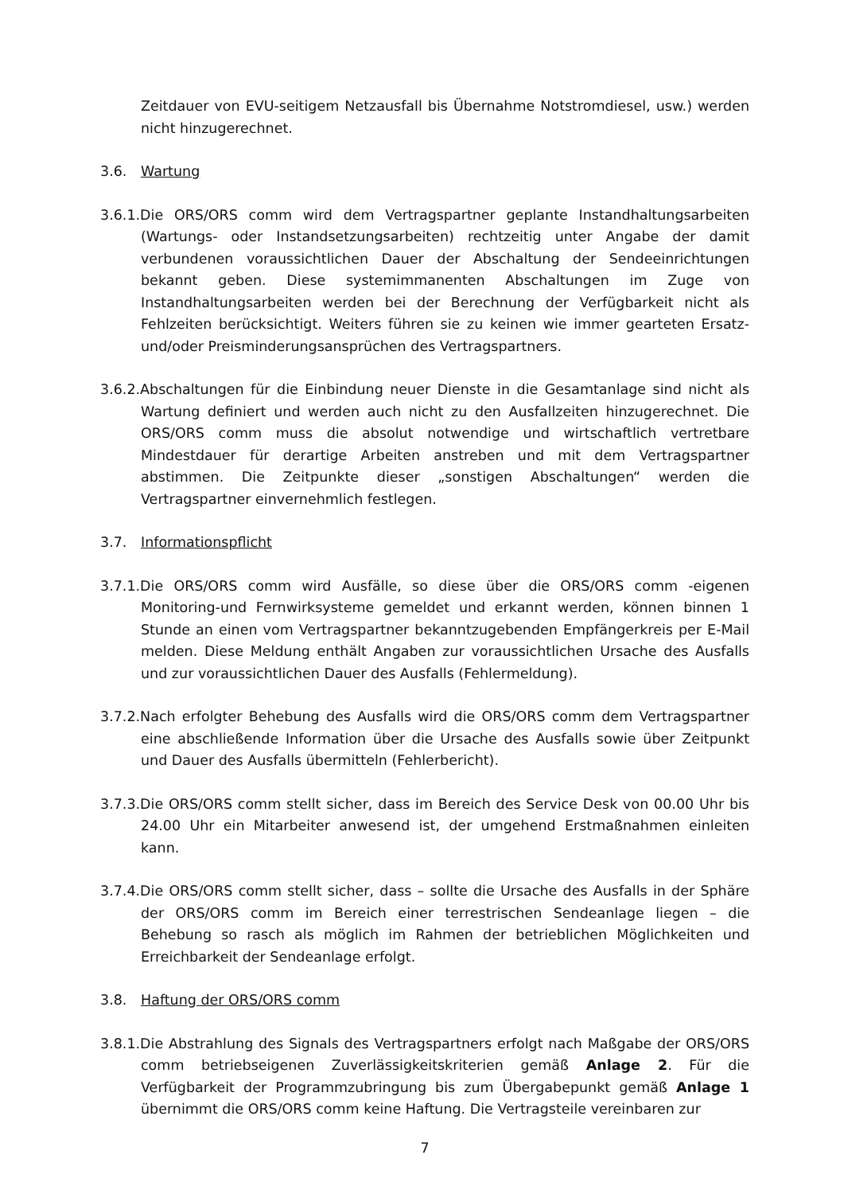Zeitdauer von EVU-seitigem Netzausfall bis Übernahme Notstromdiesel, usw.) werden nicht hinzugerechnet.
3.6. Wartung
3.6.1.Die ORS/ORS comm wird dem Vertragspartner geplante Instandhaltungsarbeiten (Wartungs- oder Instandsetzungsarbeiten) rechtzeitig unter Angabe der damit verbundenen voraussichtlichen Dauer der Abschaltung der Sendeeinrichtungen bekannt geben. Diese systemimmanenten Abschaltungen im Zuge von Instandhaltungsarbeiten werden bei der Berechnung der Verfügbarkeit nicht als Fehlzeiten berücksichtigt. Weiters führen sie zu keinen wie immer gearteten Ersatz-und/oder Preisminderungsansprüchen des Vertragspartners.
3.6.2.Abschaltungen für die Einbindung neuer Dienste in die Gesamtanlage sind nicht als Wartung definiert und werden auch nicht zu den Ausfallzeiten hinzugerechnet. Die ORS/ORS comm muss die absolut notwendige und wirtschaftlich vertretbare Mindestdauer für derartige Arbeiten anstreben und mit dem Vertragspartner abstimmen. Die Zeitpunkte dieser „sonstigen Abschaltungen“ werden die Vertragspartner einvernehmlich festlegen.
3.7. Informationspflicht
3.7.1.Die ORS/ORS comm wird Ausfälle, so diese über die ORS/ORS comm -eigenen Monitoring-und Fernwirksysteme gemeldet und erkannt werden, können binnen 1 Stunde an einen vom Vertragspartner bekanntzugebenden Empfängerkreis per E-Mail melden. Diese Meldung enthält Angaben zur voraussichtlichen Ursache des Ausfalls und zur voraussichtlichen Dauer des Ausfalls (Fehlermeldung).
3.7.2.Nach erfolgter Behebung des Ausfalls wird die ORS/ORS comm dem Vertragspartner eine abschließende Information über die Ursache des Ausfalls sowie über Zeitpunkt und Dauer des Ausfalls übermitteln (Fehlerbericht).
3.7.3.Die ORS/ORS comm stellt sicher, dass im Bereich des Service Desk von 00.00 Uhr bis 24.00 Uhr ein Mitarbeiter anwesend ist, der umgehend Erstmaßnahmen einleiten kann.
3.7.4.Die ORS/ORS comm stellt sicher, dass – sollte die Ursache des Ausfalls in der Sphäre der ORS/ORS comm im Bereich einer terrestrischen Sendeanlage liegen – die Behebung so rasch als möglich im Rahmen der betrieblichen Möglichkeiten und Erreichbarkeit der Sendeanlage erfolgt.
3.8. Haftung der ORS/ORS comm
3.8.1.Die Abstrahlung des Signals des Vertragspartners erfolgt nach Maßgabe der ORS/ORS comm betriebseigenen Zuverlässigkeitskriterien gemäß Anlage 2. Für die Verfügbarkeit der Programmzubringung bis zum Übergabepunkt gemäß Anlage 1 übernimmt die ORS/ORS comm keine Haftung. Die Vertragsteile vereinbaren zur
7